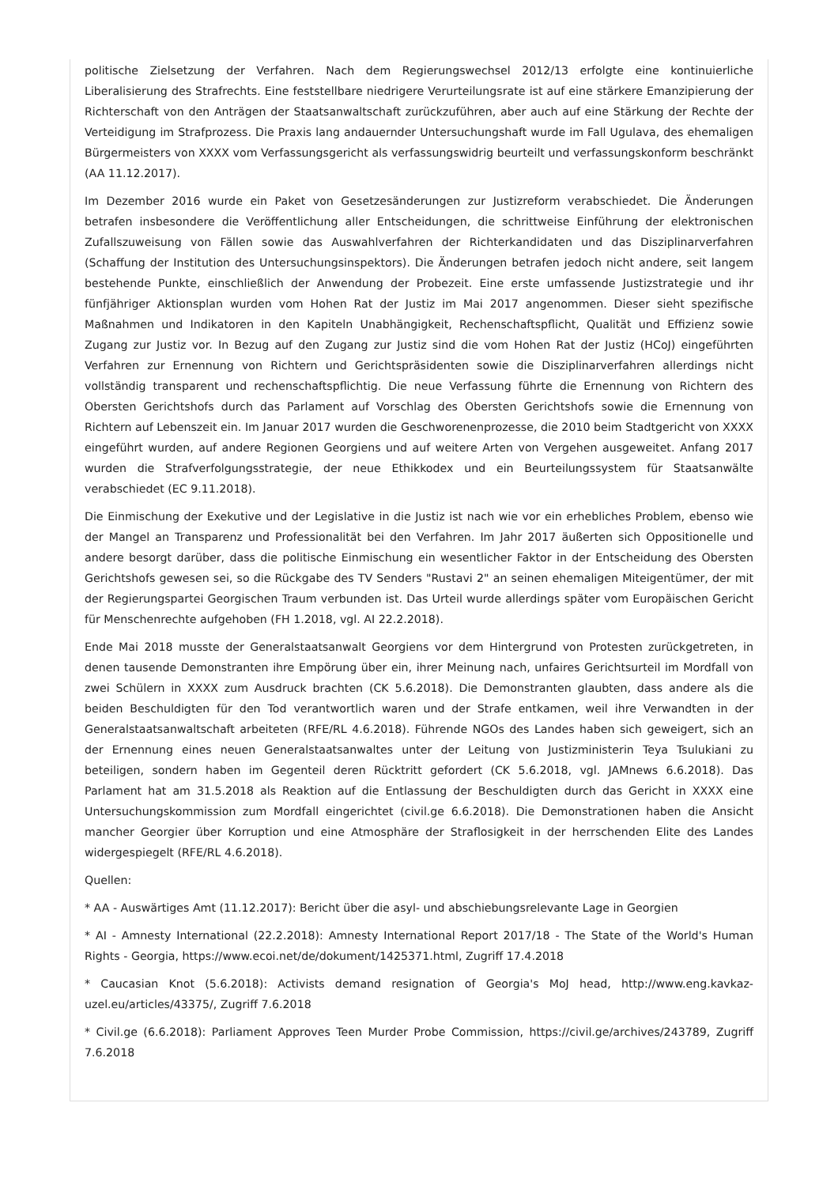politische Zielsetzung der Verfahren. Nach dem Regierungswechsel 2012/13 erfolgte eine kontinuierliche Liberalisierung des Strafrechts. Eine feststellbare niedrigere Verurteilungsrate ist auf eine stärkere Emanzipierung der Richterschaft von den Anträgen der Staatsanwaltschaft zurückzuführen, aber auch auf eine Stärkung der Rechte der Verteidigung im Strafprozess. Die Praxis lang andauernder Untersuchungshaft wurde im Fall Ugulava, des ehemaligen Bürgermeisters von XXXX vom Verfassungsgericht als verfassungswidrig beurteilt und verfassungskonform beschränkt (AA 11.12.2017).
Im Dezember 2016 wurde ein Paket von Gesetzesänderungen zur Justizreform verabschiedet. Die Änderungen betrafen insbesondere die Veröffentlichung aller Entscheidungen, die schrittweise Einführung der elektronischen Zufallszuweisung von Fällen sowie das Auswahlverfahren der Richterkandidaten und das Disziplinarverfahren (Schaffung der Institution des Untersuchungsinspektors). Die Änderungen betrafen jedoch nicht andere, seit langem bestehende Punkte, einschließlich der Anwendung der Probezeit. Eine erste umfassende Justizstrategie und ihr fünfjähriger Aktionsplan wurden vom Hohen Rat der Justiz im Mai 2017 angenommen. Dieser sieht spezifische Maßnahmen und Indikatoren in den Kapiteln Unabhängigkeit, Rechenschaftspflicht, Qualität und Effizienz sowie Zugang zur Justiz vor. In Bezug auf den Zugang zur Justiz sind die vom Hohen Rat der Justiz (HCoJ) eingeführten Verfahren zur Ernennung von Richtern und Gerichtspräsidenten sowie die Disziplinarverfahren allerdings nicht vollständig transparent und rechenschaftspflichtig. Die neue Verfassung führte die Ernennung von Richtern des Obersten Gerichtshofs durch das Parlament auf Vorschlag des Obersten Gerichtshofs sowie die Ernennung von Richtern auf Lebenszeit ein. Im Januar 2017 wurden die Geschworenenprozesse, die 2010 beim Stadtgericht von XXXX eingeführt wurden, auf andere Regionen Georgiens und auf weitere Arten von Vergehen ausgeweitet. Anfang 2017 wurden die Strafverfolgungsstrategie, der neue Ethikkodex und ein Beurteilungssystem für Staatsanwälte verabschiedet (EC 9.11.2018).
Die Einmischung der Exekutive und der Legislative in die Justiz ist nach wie vor ein erhebliches Problem, ebenso wie der Mangel an Transparenz und Professionalität bei den Verfahren. Im Jahr 2017 äußerten sich Oppositionelle und andere besorgt darüber, dass die politische Einmischung ein wesentlicher Faktor in der Entscheidung des Obersten Gerichtshofs gewesen sei, so die Rückgabe des TV Senders "Rustavi 2" an seinen ehemaligen Miteigentümer, der mit der Regierungspartei Georgischen Traum verbunden ist. Das Urteil wurde allerdings später vom Europäischen Gericht für Menschenrechte aufgehoben (FH 1.2018, vgl. AI 22.2.2018).
Ende Mai 2018 musste der Generalstaatsanwalt Georgiens vor dem Hintergrund von Protesten zurückgetreten, in denen tausende Demonstranten ihre Empörung über ein, ihrer Meinung nach, unfaires Gerichtsurteil im Mordfall von zwei Schülern in XXXX zum Ausdruck brachten (CK 5.6.2018). Die Demonstranten glaubten, dass andere als die beiden Beschuldigten für den Tod verantwortlich waren und der Strafe entkamen, weil ihre Verwandten in der Generalstaatsanwaltschaft arbeiteten (RFE/RL 4.6.2018). Führende NGOs des Landes haben sich geweigert, sich an der Ernennung eines neuen Generalstaatsanwaltes unter der Leitung von Justizministerin Teya Tsulukiani zu beteiligen, sondern haben im Gegenteil deren Rücktritt gefordert (CK 5.6.2018, vgl. JAMnews 6.6.2018). Das Parlament hat am 31.5.2018 als Reaktion auf die Entlassung der Beschuldigten durch das Gericht in XXXX eine Untersuchungskommission zum Mordfall eingerichtet (civil.ge 6.6.2018). Die Demonstrationen haben die Ansicht mancher Georgier über Korruption und eine Atmosphäre der Straflosigkeit in der herrschenden Elite des Landes widergespiegelt (RFE/RL 4.6.2018).
Quellen:
* AA - Auswärtiges Amt (11.12.2017): Bericht über die asyl- und abschiebungsrelevante Lage in Georgien
* AI - Amnesty International (22.2.2018): Amnesty International Report 2017/18 - The State of the World's Human Rights - Georgia, https://www.ecoi.net/de/dokument/1425371.html, Zugriff 17.4.2018
* Caucasian Knot (5.6.2018): Activists demand resignation of Georgia's MoJ head, http://www.eng.kavkaz-uzel.eu/articles/43375/, Zugriff 7.6.2018
* Civil.ge (6.6.2018): Parliament Approves Teen Murder Probe Commission, https://civil.ge/archives/243789, Zugriff 7.6.2018